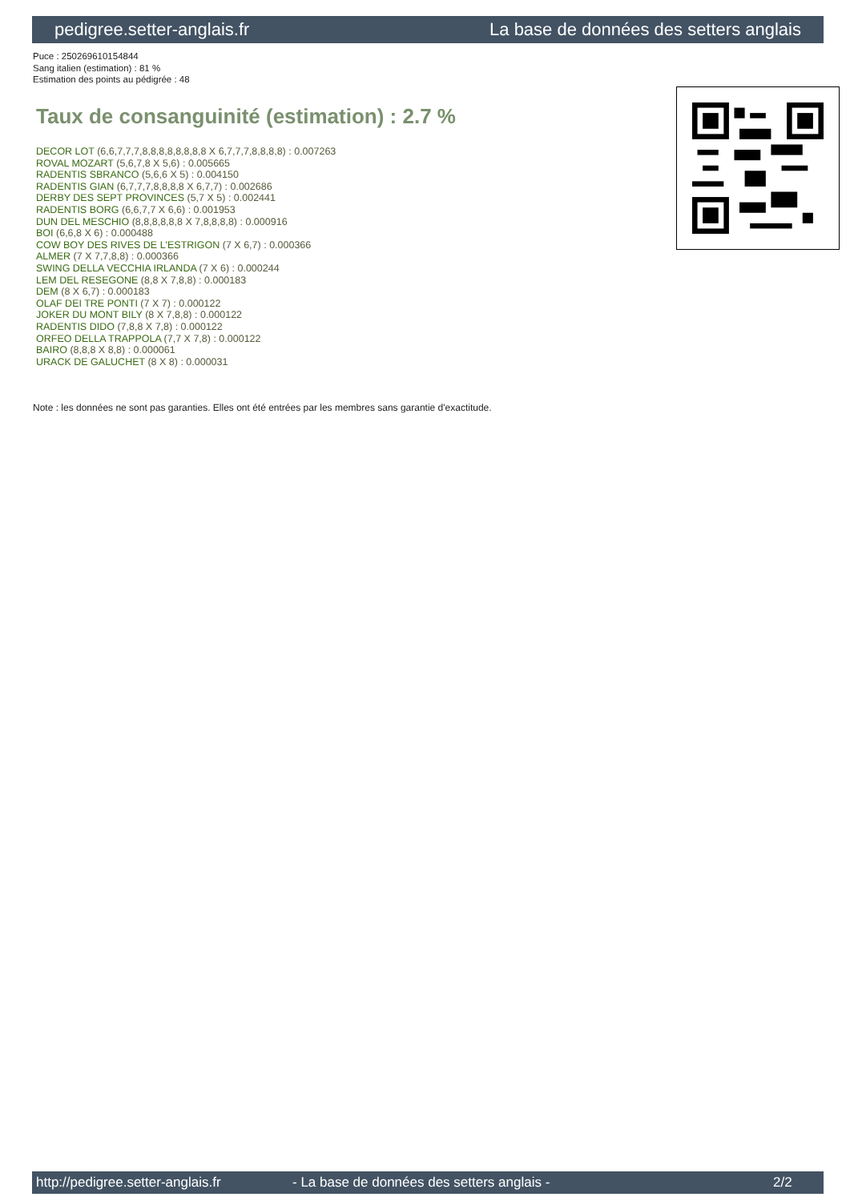pedigree.setter-anglais.fr La base de données des setters anglais
Puce : 250269610154844
Sang italien (estimation) : 81 %
Estimation des points au pédigrée : 48
Taux de consanguinité (estimation) : 2.7 %
DECOR LOT (6,6,7,7,7,8,8,8,8,8,8,8,8 X 6,7,7,7,8,8,8,8) : 0.007263
ROVAL MOZART (5,6,7,8 X 5,6) : 0.005665
RADENTIS SBRANCO (5,6,6 X 5) : 0.004150
RADENTIS GIAN (6,7,7,7,8,8,8,8 X 6,7,7) : 0.002686
DERBY DES SEPT PROVINCES (5,7 X 5) : 0.002441
RADENTIS BORG (6,6,7,7 X 6,6) : 0.001953
DUN DEL MESCHIO (8,8,8,8,8,8 X 7,8,8,8,8) : 0.000916
BOI (6,6,8 X 6) : 0.000488
COW BOY DES RIVES DE L'ESTRIGON (7 X 6,7) : 0.000366
ALMER (7 X 7,7,8,8) : 0.000366
SWING DELLA VECCHIA IRLANDA (7 X 6) : 0.000244
LEM DEL RESEGONE (8,8 X 7,8,8) : 0.000183
DEM (8 X 6,7) : 0.000183
OLAF DEI TRE PONTI (7 X 7) : 0.000122
JOKER DU MONT BILY (8 X 7,8,8) : 0.000122
RADENTIS DIDO (7,8,8 X 7,8) : 0.000122
ORFEO DELLA TRAPPOLA (7,7 X 7,8) : 0.000122
BAIRO (8,8,8 X 8,8) : 0.000061
URACK DE GALUCHET (8 X 8) : 0.000031
Note : les données ne sont pas garanties. Elles ont été entrées par les membres sans garantie d'exactitude.
http://pedigree.setter-anglais.fr - La base de données des setters anglais - 2/2